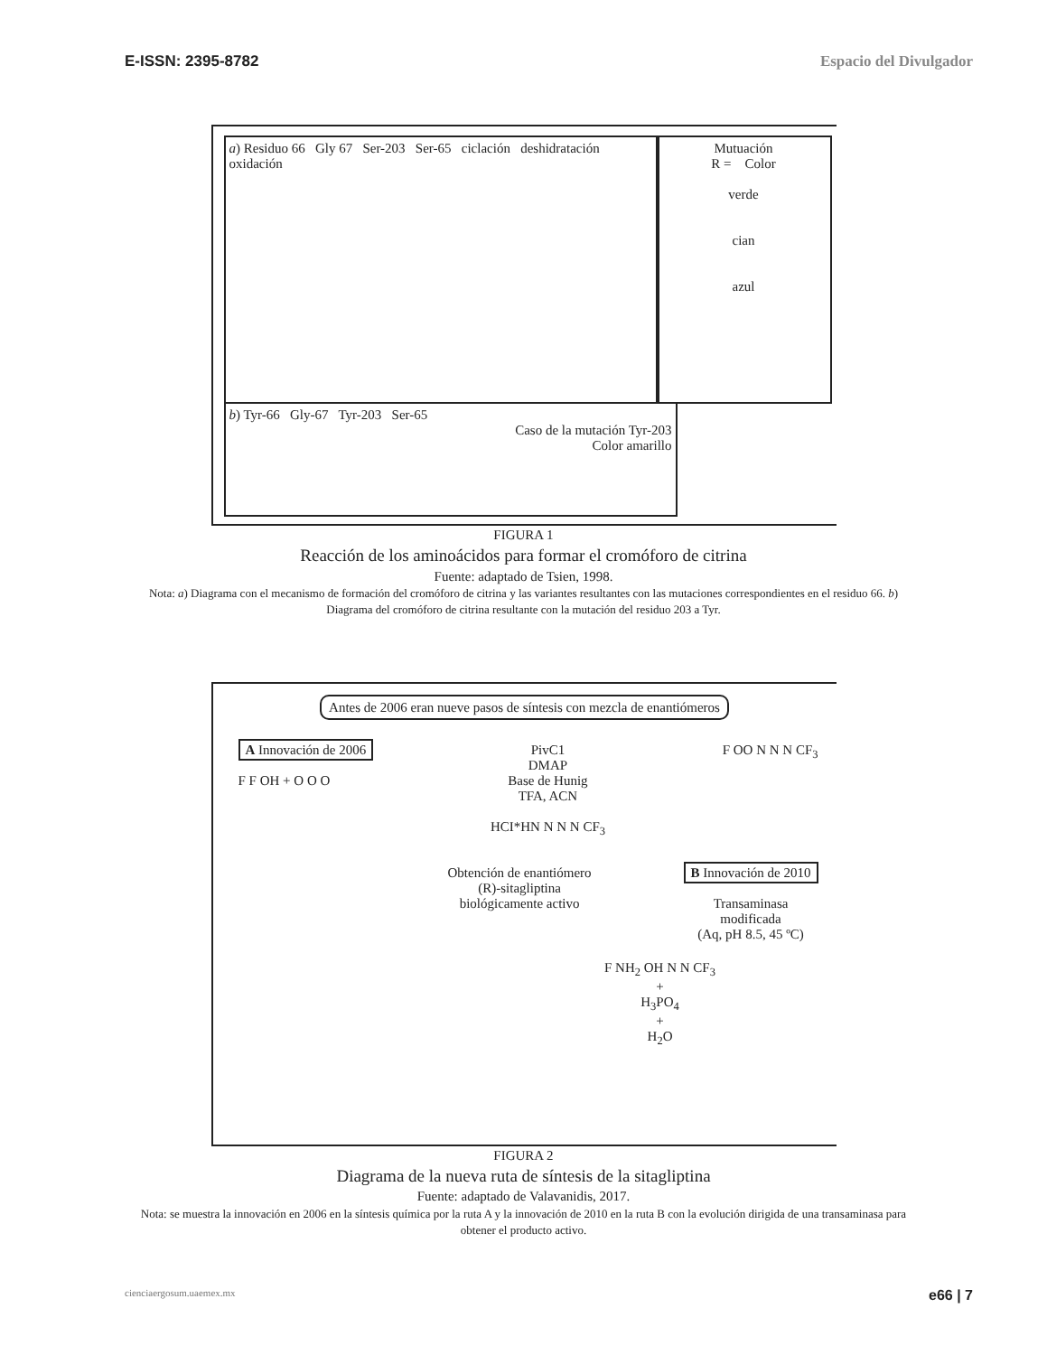E-ISSN: 2395-8782 Espacio del Divulgador
a) Residuo 66 Gly 67 Ser-203 Ser-65 ciclación deshidratación oxidación
Mutuación
R = Color
verde
cian
azul
b) Tyr-66 Gly-67 Tyr-203 Ser-65
Caso de la mutación Tyr-203
Color amarillo
FIGURA 1
Reacción de los aminoácidos para formar el cromóforo de citrina
Fuente: adaptado de Tsien, 1998.
Nota: a) Diagrama con el mecanismo de formación del cromóforo de citrina y las variantes resultantes con las mutaciones correspondientes en el residuo 66. b) Diagrama del cromóforo de citrina resultante con la mutación del residuo 203 a Tyr.
Antes de 2006 eran nueve pasos de síntesis con mezcla de enantiómeros
A Innovación de 2006
F F OH + O O O
PivC1
DMAP
Base de Hunig
TFA, ACN
HCI*HN N N N CF<sub>3</sub>
F OO N N N CF<sub>3</sub>
Obtención de enantiómero
(R)-sitagliptina
biológicamente activo
B Innovación de 2010
Transaminasa
modificada
(Aq, pH 8.5, 45 ºC)
F NH<sub>2</sub> OH N N CF<sub>3</sub>
+
H<sub>3</sub>PO<sub>4</sub>
+
H<sub>2</sub>O
FIGURA 2
Diagrama de la nueva ruta de síntesis de la sitagliptina
Fuente: adaptado de Valavanidis, 2017.
Nota: se muestra la innovación en 2006 en la síntesis química por la ruta A y la innovación de 2010 en la ruta B con la evolución dirigida de una transaminasa para obtener el producto activo.
cienciaergosum.uaemex.mx e66 | 7